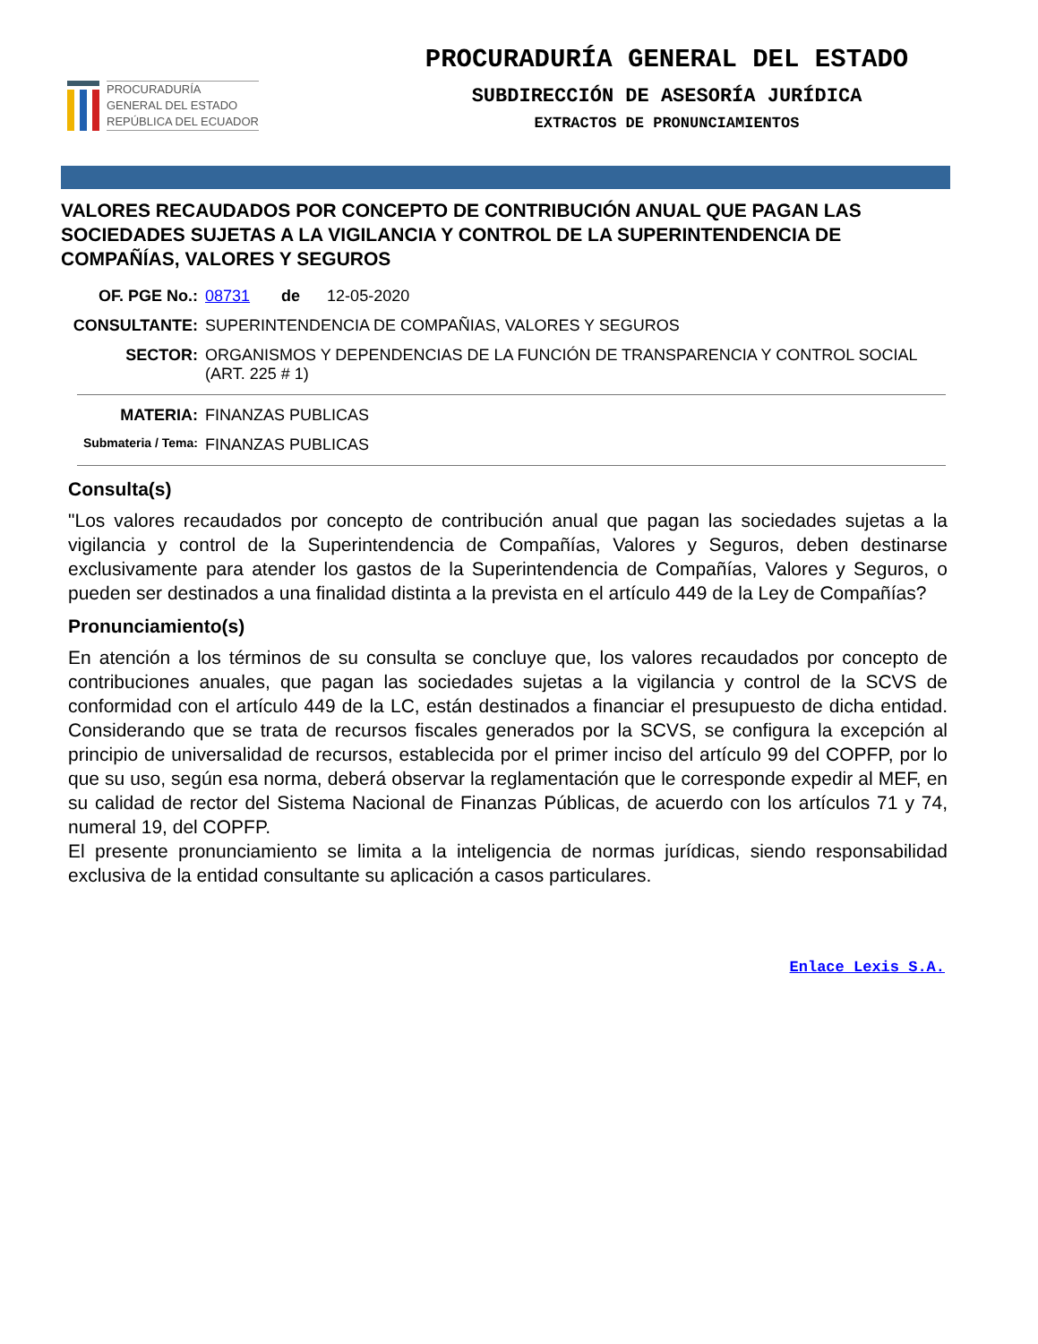PROCURADURÍA
GENERAL DEL ESTADO
REPÚBLICA DEL ECUADOR
PROCURADURÍA GENERAL DEL ESTADO
SUBDIRECCIÓN DE ASESORÍA JURÍDICA
EXTRACTOS DE PRONUNCIAMIENTOS
VALORES RECAUDADOS POR CONCEPTO DE CONTRIBUCIÓN ANUAL QUE PAGAN LAS SOCIEDADES SUJETAS A LA VIGILANCIA Y CONTROL DE LA SUPERINTENDENCIA DE COMPAÑÍAS, VALORES Y SEGUROS
OF. PGE No.: 08731 de 12-05-2020
CONSULTANTE: SUPERINTENDENCIA DE COMPAÑIAS, VALORES Y SEGUROS
SECTOR: ORGANISMOS Y DEPENDENCIAS DE LA FUNCIÓN DE TRANSPARENCIA Y CONTROL SOCIAL (ART. 225 # 1)
MATERIA: FINANZAS PUBLICAS
Submateria / Tema:
FINANZAS PUBLICAS
Consulta(s)
"Los valores recaudados por concepto de contribución anual que pagan las sociedades sujetas a la vigilancia y control de la Superintendencia de Compañías, Valores y Seguros, deben destinarse exclusivamente para atender los gastos de la Superintendencia de Compañías, Valores y Seguros, o pueden ser destinados a una finalidad distinta a la prevista en el artículo 449 de la Ley de Compañías?
Pronunciamiento(s)
En atención a los términos de su consulta se concluye que, los valores recaudados por concepto de contribuciones anuales, que pagan las sociedades sujetas a la vigilancia y control de la SCVS de conformidad con el artículo 449 de la LC, están destinados a financiar el presupuesto de dicha entidad. Considerando que se trata de recursos fiscales generados por la SCVS, se configura la excepción al principio de universalidad de recursos, establecida por el primer inciso del artículo 99 del COPFP, por lo que su uso, según esa norma, deberá observar la reglamentación que le corresponde expedir al MEF, en su calidad de rector del Sistema Nacional de Finanzas Públicas, de acuerdo con los artículos 71 y 74, numeral 19, del COPFP.
El presente pronunciamiento se limita a la inteligencia de normas jurídicas, siendo responsabilidad exclusiva de la entidad consultante su aplicación a casos particulares.
Enlace Lexis S.A.